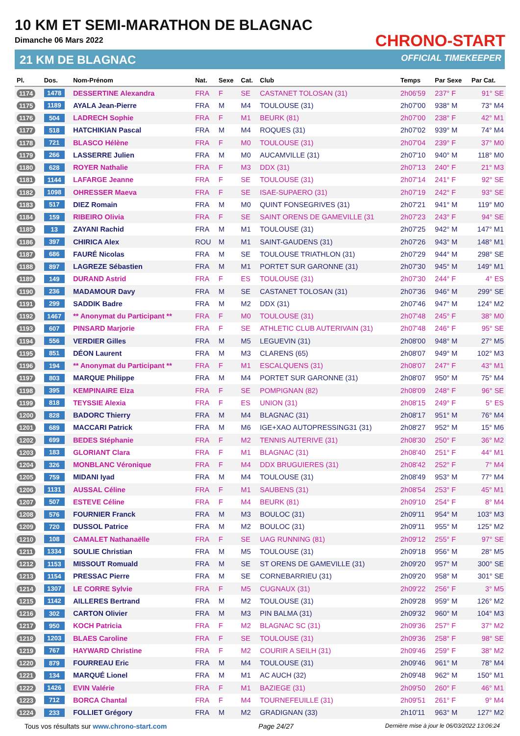10 KM ET SEMI-MARATHON DE BLAGNAC
Dimanche 06 Mars 2022
21 KM DE BLAGNAC
CHRONO-START
OFFICIAL TIMEKEEPER
| Pl. | Dos. | Nom-Prénom | Nat. | Sexe | Cat. | Club | Temps | Par Sexe | Par Cat. |
| --- | --- | --- | --- | --- | --- | --- | --- | --- | --- |
| 1174 | 1478 | DESSERTINE Alexandra | FRA | F | SE | CASTANET TOLOSAN (31) | 2h06'59 | 237° F | 91° SE |
| 1175 | 1189 | AYALA Jean-Pierre | FRA | M | M4 | TOULOUSE (31) | 2h07'00 | 938° M | 73° M4 |
| 1176 | 504 | LADRECH Sophie | FRA | F | M1 | BEURK (81) | 2h07'00 | 238° F | 42° M1 |
| 1177 | 518 | HATCHIKIAN Pascal | FRA | M | M4 | ROQUES (31) | 2h07'02 | 939° M | 74° M4 |
| 1178 | 721 | BLASCO Hélène | FRA | F | M0 | TOULOUSE (31) | 2h07'04 | 239° F | 37° M0 |
| 1179 | 266 | LASSERRE Julien | FRA | M | M0 | AUCAMVILLE (31) | 2h07'10 | 940° M | 118° M0 |
| 1180 | 628 | ROYER Nathalie | FRA | F | M3 | DDX (31) | 2h07'13 | 240° F | 21° M3 |
| 1181 | 1144 | LAFARGE Jeanne | FRA | F | SE | TOULOUSE (31) | 2h07'14 | 241° F | 92° SE |
| 1182 | 1098 | OHRESSER Maeva | FRA | F | SE | ISAE-SUPAERO (31) | 2h07'19 | 242° F | 93° SE |
| 1183 | 517 | DIEZ Romain | FRA | M | M0 | QUINT FONSEGRIVES (31) | 2h07'21 | 941° M | 119° M0 |
| 1184 | 159 | RIBEIRO Olivia | FRA | F | SE | SAINT ORENS DE GAMEVILLE (31 | 2h07'23 | 243° F | 94° SE |
| 1185 | 13 | ZAYANI Rachid | FRA | M | M1 | TOULOUSE (31) | 2h07'25 | 942° M | 147° M1 |
| 1186 | 397 | CHIRICA Alex | ROU | M | M1 | SAINT-GAUDENS (31) | 2h07'26 | 943° M | 148° M1 |
| 1187 | 686 | FAURÉ Nicolas | FRA | M | SE | TOULOUSE TRIATHLON (31) | 2h07'29 | 944° M | 298° SE |
| 1188 | 897 | LAGREZE Sébastien | FRA | M | M1 | PORTET SUR GARONNE (31) | 2h07'30 | 945° M | 149° M1 |
| 1189 | 149 | DURAND Astrid | FRA | F | ES | TOULOUSE (31) | 2h07'30 | 244° F | 4° ES |
| 1190 | 236 | MADAMOUR Davy | FRA | M | SE | CASTANET TOLOSAN (31) | 2h07'36 | 946° M | 299° SE |
| 1191 | 299 | SADDIK Badre | FRA | M | M2 | DDX (31) | 2h07'46 | 947° M | 124° M2 |
| 1192 | 1467 | ** Anonymat du Participant ** | FRA | F | M0 | TOULOUSE (31) | 2h07'48 | 245° F | 38° M0 |
| 1193 | 607 | PINSARD Marjorie | FRA | F | SE | ATHLETIC CLUB AUTERIVAIN (31) | 2h07'48 | 246° F | 95° SE |
| 1194 | 556 | VERDIER Gilles | FRA | M | M5 | LEGUEVIN (31) | 2h08'00 | 948° M | 27° M5 |
| 1195 | 851 | DÉON Laurent | FRA | M | M3 | CLARENS (65) | 2h08'07 | 949° M | 102° M3 |
| 1196 | 194 | ** Anonymat du Participant ** | FRA | F | M1 | ESCALQUENS (31) | 2h08'07 | 247° F | 43° M1 |
| 1197 | 803 | MARQUE Philippe | FRA | M | M4 | PORTET SUR GARONNE (31) | 2h08'07 | 950° M | 75° M4 |
| 1198 | 395 | KEMPINAIRE Elza | FRA | F | SE | POMPIGNAN (82) | 2h08'09 | 248° F | 96° SE |
| 1199 | 818 | TEYSSIE Alexia | FRA | F | ES | UNION (31) | 2h08'15 | 249° F | 5° ES |
| 1200 | 828 | BADORC Thierry | FRA | M | M4 | BLAGNAC (31) | 2h08'17 | 951° M | 76° M4 |
| 1201 | 689 | MACCARI Patrick | FRA | M | M6 | IGE+XAO AUTOPRESSING31 (31) | 2h08'27 | 952° M | 15° M6 |
| 1202 | 699 | BEDES Stéphanie | FRA | F | M2 | TENNIS AUTERIVE (31) | 2h08'30 | 250° F | 36° M2 |
| 1203 | 183 | GLORIANT Clara | FRA | F | M1 | BLAGNAC (31) | 2h08'40 | 251° F | 44° M1 |
| 1204 | 326 | MONBLANC Véronique | FRA | F | M4 | DDX BRUGUIERES (31) | 2h08'42 | 252° F | 7° M4 |
| 1205 | 759 | MIDANI Iyad | FRA | M | M4 | TOULOUSE (31) | 2h08'49 | 953° M | 77° M4 |
| 1206 | 1131 | AUSSAL Céline | FRA | F | M1 | SAUBENS (31) | 2h08'54 | 253° F | 45° M1 |
| 1207 | 507 | ESTEVE Céline | FRA | F | M4 | BEURK (81) | 2h09'10 | 254° F | 8° M4 |
| 1208 | 576 | FOURNIER Franck | FRA | M | M3 | BOULOC (31) | 2h09'11 | 954° M | 103° M3 |
| 1209 | 720 | DUSSOL Patrice | FRA | M | M2 | BOULOC (31) | 2h09'11 | 955° M | 125° M2 |
| 1210 | 108 | CAMALET Nathanaëlle | FRA | F | SE | UAG RUNNING (81) | 2h09'12 | 255° F | 97° SE |
| 1211 | 1334 | SOULIE Christian | FRA | M | M5 | TOULOUSE (31) | 2h09'18 | 956° M | 28° M5 |
| 1212 | 1153 | MISSOUT Romuald | FRA | M | SE | ST ORENS DE GAMEVILLE (31) | 2h09'20 | 957° M | 300° SE |
| 1213 | 1154 | PRESSAC Pierre | FRA | M | SE | CORNEBARRIEU (31) | 2h09'20 | 958° M | 301° SE |
| 1214 | 1307 | LE CORRE Sylvie | FRA | F | M5 | CUGNAUX (31) | 2h09'22 | 256° F | 3° M5 |
| 1215 | 1142 | AILLERES Bertrand | FRA | M | M2 | TOULOUSE (31) | 2h09'28 | 959° M | 126° M2 |
| 1216 | 302 | CARTON Olivier | FRA | M | M3 | PIN BALMA (31) | 2h09'32 | 960° M | 104° M3 |
| 1217 | 950 | KOCH Patricia | FRA | F | M2 | BLAGNAC SC (31) | 2h09'36 | 257° F | 37° M2 |
| 1218 | 1203 | BLAES Caroline | FRA | F | SE | TOULOUSE (31) | 2h09'36 | 258° F | 98° SE |
| 1219 | 767 | HAYWARD Christine | FRA | F | M2 | COURIR A SEILH (31) | 2h09'46 | 259° F | 38° M2 |
| 1220 | 879 | FOURREAU Eric | FRA | M | M4 | TOULOUSE (31) | 2h09'46 | 961° M | 78° M4 |
| 1221 | 134 | MARQUÉ Lionel | FRA | M | M1 | AC AUCH (32) | 2h09'48 | 962° M | 150° M1 |
| 1222 | 1426 | EVIN Valérie | FRA | F | M1 | BAZIEGE (31) | 2h09'50 | 260° F | 46° M1 |
| 1223 | 712 | BORCA Chantal | FRA | F | M4 | TOURNEFEUILLE (31) | 2h09'51 | 261° F | 9° M4 |
| 1224 | 233 | FOLLIET Grégory | FRA | M | M2 | GRADIGNAN (33) | 2h10'11 | 963° M | 127° M2 |
Tous vos résultats sur www.chrono-start.com Page 24/27 Dernière mise à jour le 06/03/2022 13:06:24